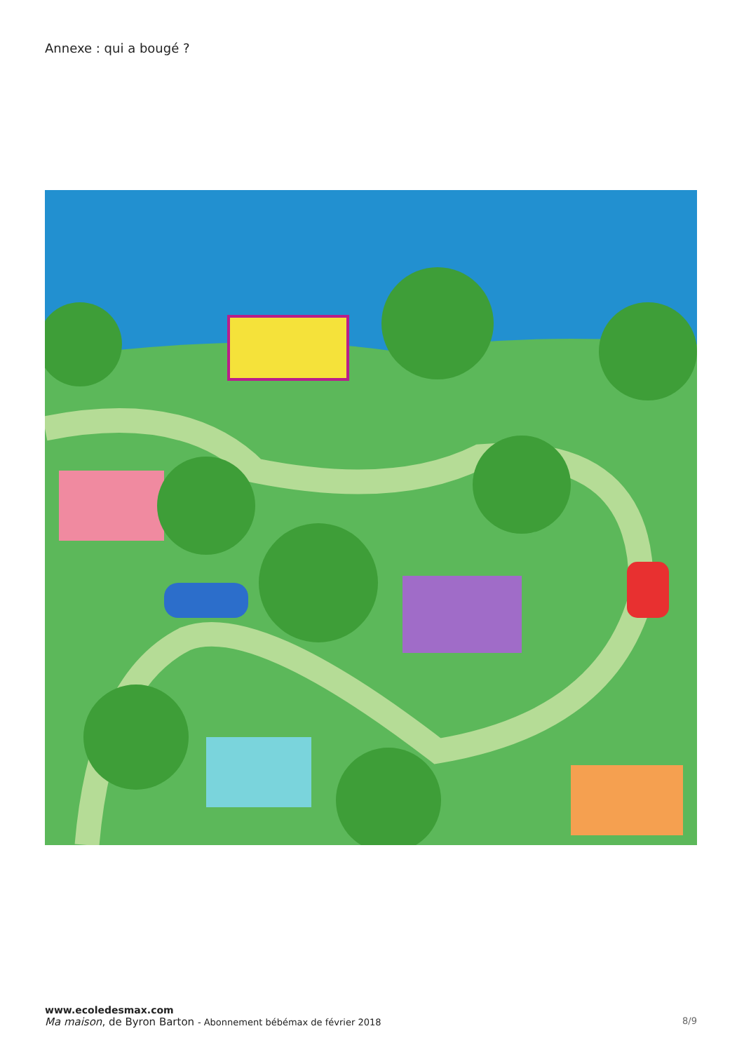Annexe : qui a bougé ?
www.ecoledesmax.com
Ma maison, de Byron Barton - Abonnement bébémax de février 2018 8/9